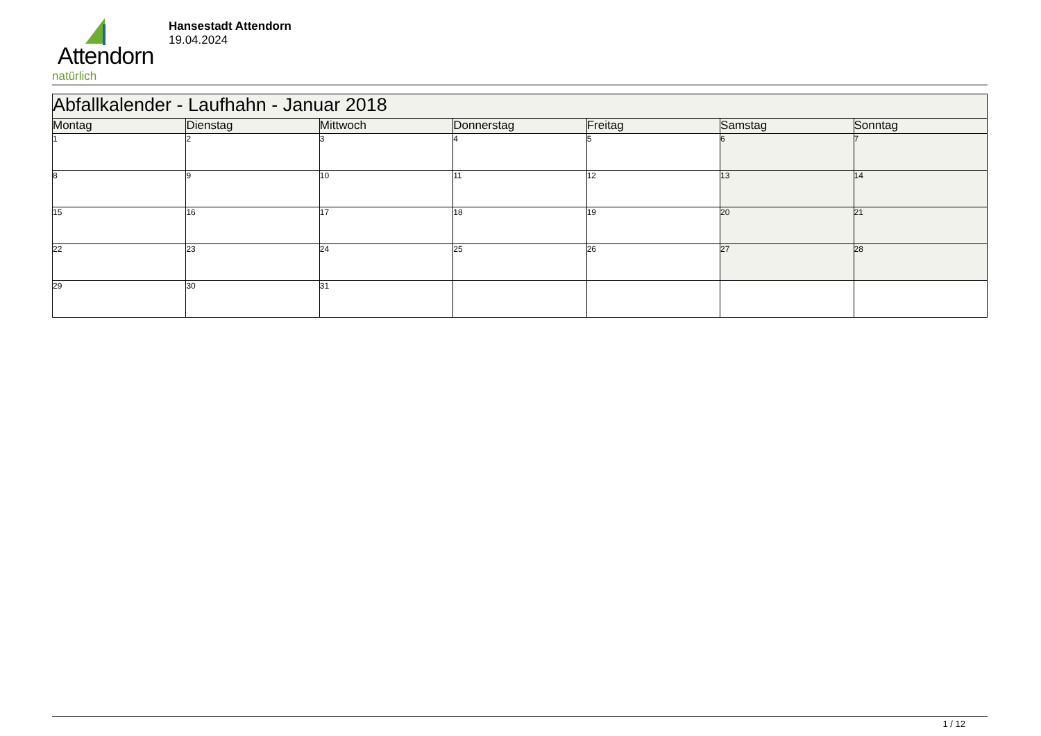Attendorn
natürlich
Hansestadt Attendorn
19.04.2024
| Abfallkalender - Laufhahn - Januar 2018 | | | | | | |
| --- | --- | --- | --- | --- | --- | --- |
| Montag | Dienstag | Mittwoch | Donnerstag | Freitag | Samstag | Sonntag |
| 1 | 2 | 3 | 4 | 5 | 6 | 7 |
| 8 | 9 | 10 | 11 | 12 | 13 | 14 |
| 15 | 16 | 17 | 18 | 19 | 20 | 21 |
| 22 | 23 | 24 | 25 | 26 | 27 | 28 |
| 29 | 30 | 31 | | | | |
1 / 12